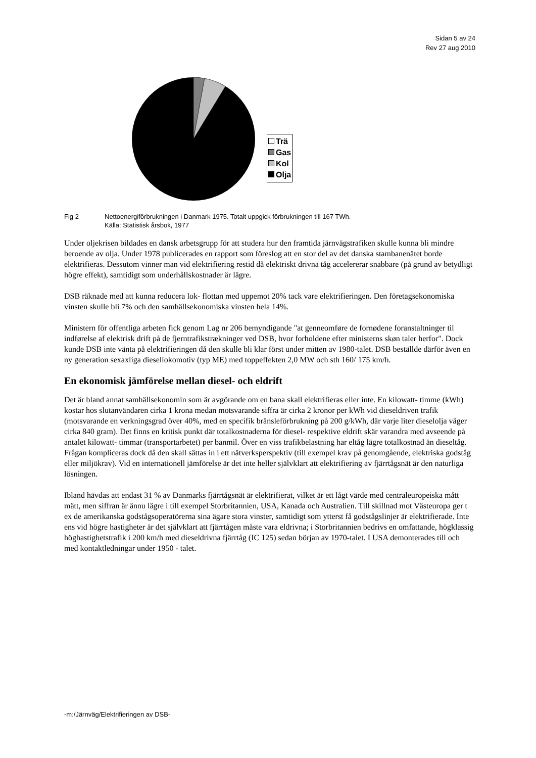Sidan 5 av 24
Rev 27 aug 2010
Trä
Gas
Kol
Olja
Fig 2 Nettoenergiförbrukningen i Danmark 1975. Totalt uppgick förbrukningen till 167 TWh.
Källa: Statistisk årsbok, 1977
Under oljekrisen bildades en dansk arbetsgrupp för att studera hur den framtida järnvägstrafiken skulle kunna bli mindre beroende av olja. Under 1978 publicerades en rapport som föreslog att en stor del av det danska stambanenätet borde elektrifieras. Dessutom vinner man vid elektrifiering restid då elektriskt drivna tåg accelererar snabbare (på grund av betydligt högre effekt), samtidigt som underhållskostnader är lägre.
DSB räknade med att kunna reducera lok- flottan med uppemot 20% tack vare elektrifieringen. Den företagsekonomiska vinsten skulle bli 7% och den samhällsekonomiska vinsten hela 14%.
Ministern för offentliga arbeten fick genom Lag nr 206 bemyndigande "at genneomføre de fornødene foranstaltninger til indførelse af elektrisk drift på de fjerntrafikstrækninger ved DSB, hvor forholdene efter ministerns skøn taler herfor". Dock kunde DSB inte vänta på elektrifieringen då den skulle bli klar först under mitten av 1980-talet. DSB beställde därför även en ny generation sexaxliga diesellokomotiv (typ ME) med toppeffekten 2,0 MW och sth 160/ 175 km/h.
En ekonomisk jämförelse mellan diesel- och eldrift
Det är bland annat samhällsekonomin som är avgörande om en bana skall elektrifieras eller inte. En kilowatt- timme (kWh) kostar hos slutanvändaren cirka 1 krona medan motsvarande siffra är cirka 2 kronor per kWh vid dieseldriven trafik (motsvarande en verkningsgrad över 40%, med en specifik bränsleförbrukning på 200 g/kWh, där varje liter dieselolja väger cirka 840 gram). Det finns en kritisk punkt där totalkostnaderna för diesel- respektive eldrift skär varandra med avseende på antalet kilowatt- timmar (transportarbetet) per banmil. Över en viss trafikbelastning har eltåg lägre totalkostnad än dieseltåg. Frågan kompliceras dock då den skall sättas in i ett nätverksperspektiv (till exempel krav på genomgående, elektriska godståg eller miljökrav). Vid en internationell jämförelse är det inte heller självklart att elektrifiering av fjärrtågsnät är den naturliga lösningen.
Ibland hävdas att endast 31 % av Danmarks fjärrtågsnät är elektrifierat, vilket är ett lågt värde med centraleuropeiska mått mätt, men siffran är ännu lägre i till exempel Storbritannien, USA, Kanada och Australien. Till skillnad mot Västeuropa ger t ex de amerikanska godstågsoperatörerna sina ägare stora vinster, samtidigt som ytterst få godstågslinjer är elektrifierade. Inte ens vid högre hastigheter är det självklart att fjärrtågen måste vara eldrivna; i Storbritannien bedrivs en omfattande, högklassig höghastighetstrafik i 200 km/h med dieseldrivna fjärrtåg (IC 125) sedan början av 1970-talet. I USA demonterades till och med kontaktledningar under 1950 - talet.
-m:/Järnväg/Elektrifieringen av DSB-